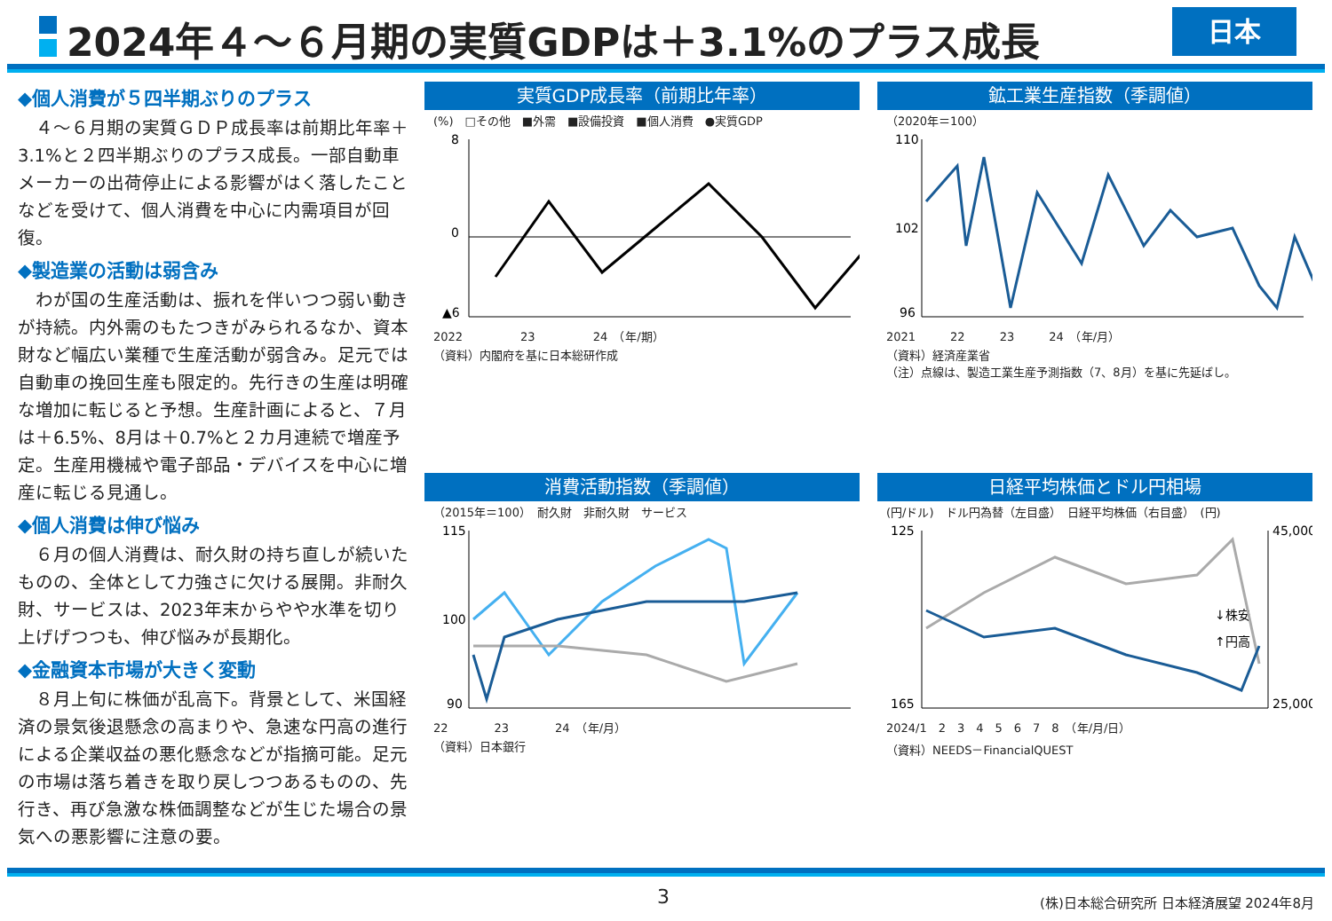2024年４～６月期の実質GDPは＋3.1%のプラス成長
日本
◆個人消費が５四半期ぶりのプラス
　４～６月期の実質ＧＤＰ成長率は前期比年率＋3.1%と２四半期ぶりのプラス成長。一部自動車メーカーの出荷停止による影響がはく落したことなどを受けて、個人消費を中心に内需項目が回復。
◆製造業の活動は弱含み
　わが国の生産活動は、振れを伴いつつ弱い動きが持続。内外需のもたつきがみられるなか、資本財など幅広い業種で生産活動が弱含み。足元では自動車の挽回生産も限定的。先行きの生産は明確な増加に転じると予想。生産計画によると、７月は＋6.5%、8月は＋0.7%と２カ月連続で増産予定。生産用機械や電子部品・デバイスを中心に増産に転じる見通し。
◆個人消費は伸び悩み
　６月の個人消費は、耐久財の持ち直しが続いたものの、全体として力強さに欠ける展開。非耐久財、サービスは、2023年末からやや水準を切り上げげつつも、伸び悩みが長期化。
◆金融資本市場が大きく変動
　８月上旬に株価が乱高下。背景として、米国経済の景気後退懸念の高まりや、急速な円高の進行による企業収益の悪化懸念などが指摘可能。足元の市場は落ち着きを取り戻しつつあるものの、先行き、再び急激な株価調整などが生じた場合の景気への悪影響に注意の要。
実質GDP成長率（前期比年率）
(%)　□その他　■外需　■設備投資　■個人消費　●実質GDP
8
0
▲6
2022　　　　　23　　　　　24　（年/期）
（資料）内閣府を基に日本総研作成
鉱工業生産指数（季調値）
（2020年＝100）
110
102
96
2021　　　22　　　23　　　24　（年/月）
（資料）経済産業省
（注）点線は、製造工業生産予測指数（7、8月）を基に先延ばし。
消費活動指数（季調値）
（2015年＝100）　耐久財　非耐久財　サービス
115
100
90
22　　　　23　　　　24　（年/月）
（資料）日本銀行
日経平均株価とドル円相場
(円/ドル)　ドル円為替（左目盛）　日経平均株価（右目盛）　(円)
125
165
45,000
25,000
↓株安
↑円高
2024/1　2　3　4　5　6　7　8　（年/月/日）
（資料）NEEDS－FinancialQUEST
3
(株)日本総合研究所 日本経済展望 2024年8月